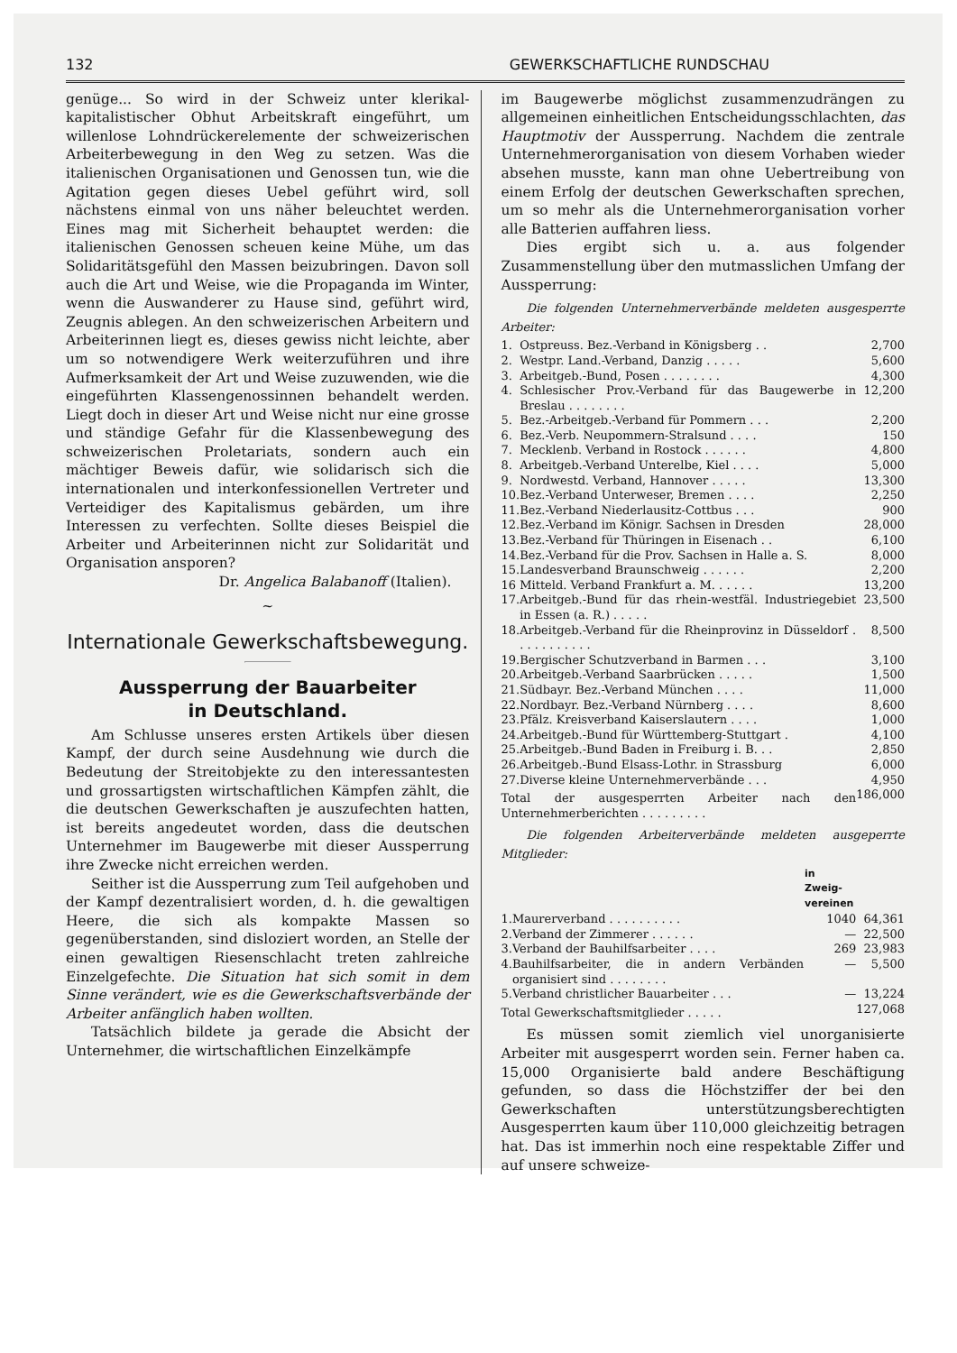132 GEWERKSCHAFTLICHE RUNDSCHAU
genüge... So wird in der Schweiz unter klerikal-kapitalistischer Obhut Arbeitskraft eingeführt, um willenlose Lohndrückerelemente der schweizerischen Arbeiterbewegung in den Weg zu setzen. Was die italienischen Organisationen und Genossen tun, wie die Agitation gegen dieses Uebel geführt wird, soll nächstens einmal von uns näher beleuchtet werden. Eines mag mit Sicherheit behauptet werden: die italienischen Genossen scheuen keine Mühe, um das Solidaritätsgefühl den Massen beizubringen. Davon soll auch die Art und Weise, wie die Propaganda im Winter, wenn die Auswanderer zu Hause sind, geführt wird, Zeugnis ablegen. An den schweizerischen Arbeitern und Arbeiterinnen liegt es, dieses gewiss nicht leichte, aber um so notwendigere Werk weiterzuführen und ihre Aufmerksamkeit der Art und Weise zuzuwenden, wie die eingeführten Klassengenossinnen behandelt werden. Liegt doch in dieser Art und Weise nicht nur eine grosse und ständige Gefahr für die Klassenbewegung des schweizerischen Proletariats, sondern auch ein mächtiger Beweis dafür, wie solidarisch sich die internationalen und interkonfessionellen Vertreter und Verteidiger des Kapitalismus gebärden, um ihre Interessen zu verfechten. Sollte dieses Beispiel die Arbeiter und Arbeiterinnen nicht zur Solidarität und Organisation ansporen?
Dr. Angelica Balabanoff (Italien).
~
Internationale Gewerkschaftsbewegung.
Aussperrung der Bauarbeiter
in Deutschland.
Am Schlusse unseres ersten Artikels über diesen Kampf, der durch seine Ausdehnung wie durch die Bedeutung der Streitobjekte zu den interessantesten und grossartigsten wirtschaftlichen Kämpfen zählt, die die deutschen Gewerkschaften je auszufechten hatten, ist bereits angedeutet worden, dass die deutschen Unternehmer im Baugewerbe mit dieser Aussperrung ihre Zwecke nicht erreichen werden.
Seither ist die Aussperrung zum Teil aufgehoben und der Kampf dezentralisiert worden, d. h. die gewaltigen Heere, die sich als kompakte Massen so gegenüberstanden, sind disloziert worden, an Stelle der einen gewaltigen Riesenschlacht treten zahlreiche Einzelgefechte. Die Situation hat sich somit in dem Sinne verändert, wie es die Gewerkschaftsverbände der Arbeiter anfänglich haben wollten.
Tatsächlich bildete ja gerade die Absicht der Unternehmer, die wirtschaftlichen Einzelkämpfe
im Baugewerbe möglichst zusammenzudrängen zu allgemeinen einheitlichen Entscheidungsschlachten, das Hauptmotiv der Aussperrung. Nachdem die zentrale Unternehmerorganisation von diesem Vorhaben wieder absehen musste, kann man ohne Uebertreibung von einem Erfolg der deutschen Gewerkschaften sprechen, um so mehr als die Unternehmerorganisation vorher alle Batterien auffahren liess.
Dies ergibt sich u. a. aus folgender Zusammenstellung über den mutmasslichen Umfang der Aussperrung:
Die folgenden Unternehmerverbände meldeten ausgesperrte Arbeiter:
| 1. | Ostpreuss. Bez.-Verband in Königsberg . . | 2,700 |
| 2. | Westpr. Land.-Verband, Danzig . . . . . | 5,600 |
| 3. | Arbeitgeb.-Bund, Posen . . . . . . . . | 4,300 |
| 4. | Schlesischer Prov.-Verband für das Baugewerbe in Breslau . . . . . . . . | 12,200 |
| 5. | Bez.-Arbeitgeb.-Verband für Pommern . . . | 2,200 |
| 6. | Bez.-Verb. Neupommern-Stralsund . . . . | 150 |
| 7. | Mecklenb. Verband in Rostock . . . . . . | 4,800 |
| 8. | Arbeitgeb.-Verband Unterelbe, Kiel . . . . | 5,000 |
| 9. | Nordwestd. Verband, Hannover . . . . . | 13,300 |
| 10. | Bez.-Verband Unterweser, Bremen . . . . | 2,250 |
| 11. | Bez.-Verband Niederlausitz-Cottbus . . . | 900 |
| 12. | Bez.-Verband im Königr. Sachsen in Dresden | 28,000 |
| 13. | Bez.-Verband für Thüringen in Eisenach . . | 6,100 |
| 14. | Bez.-Verband für die Prov. Sachsen in Halle a. S. | 8,000 |
| 15. | Landesverband Braunschweig . . . . . . | 2,200 |
| 16 | Mitteld. Verband Frankfurt a. M. . . . . . | 13,200 |
| 17. | Arbeitgeb.-Bund für das rhein-westfäl. Industriegebiet in Essen (a. R.) . . . . . | 23,500 |
| 18. | Arbeitgeb.-Verband für die Rheinprovinz in Düsseldorf . . . . . . . . . . . | 8,500 |
| 19. | Bergischer Schutzverband in Barmen . . . | 3,100 |
| 20. | Arbeitgeb.-Verband Saarbrücken . . . . . | 1,500 |
| 21. | Südbayr. Bez.-Verband München . . . . | 11,000 |
| 22. | Nordbayr. Bez.-Verband Nürnberg . . . . | 8,600 |
| 23. | Pfälz. Kreisverband Kaiserslautern . . . . | 1,000 |
| 24. | Arbeitgeb.-Bund für Württemberg-Stuttgart . | 4,100 |
| 25. | Arbeitgeb.-Bund Baden in Freiburg i. B. . . | 2,850 |
| 26. | Arbeitgeb.-Bund Elsass-Lothr. in Strassburg | 6,000 |
| 27. | Diverse kleine Unternehmerverbände . . . | 4,950 |
| Total der ausgesperrten Arbeiter nach den Unternehmerberichten . . . . . . . . . | | 186,000 |
Die folgenden Arbeiterverbände meldeten ausgeperrte Mitglieder:
| | | in Zweig- vereinen | |
| --- | --- | --- | --- |
| 1. | Maurerverband . . . . . . . . . . | 1040 | 64,361 |
| 2. | Verband der Zimmerer . . . . . . | — | 22,500 |
| 3. | Verband der Bauhilfsarbeiter . . . . | 269 | 23,983 |
| 4. | Bauhilfsarbeiter, die in andern Verbänden organisiert sind . . . . . . . . | — | 5,500 |
| 5. | Verband christlicher Bauarbeiter . . . | — | 13,224 |
| Total Gewerkschaftsmitglieder . . . . . | | | 127,068 |
Es müssen somit ziemlich viel unorganisierte Arbeiter mit ausgesperrt worden sein. Ferner haben ca. 15,000 Organisierte bald andere Beschäftigung gefunden, so dass die Höchstziffer der bei den Gewerkschaften unterstützungsberechtigten Ausgesperrten kaum über 110,000 gleichzeitig betragen hat. Das ist immerhin noch eine respektable Ziffer und auf unsere schweize-